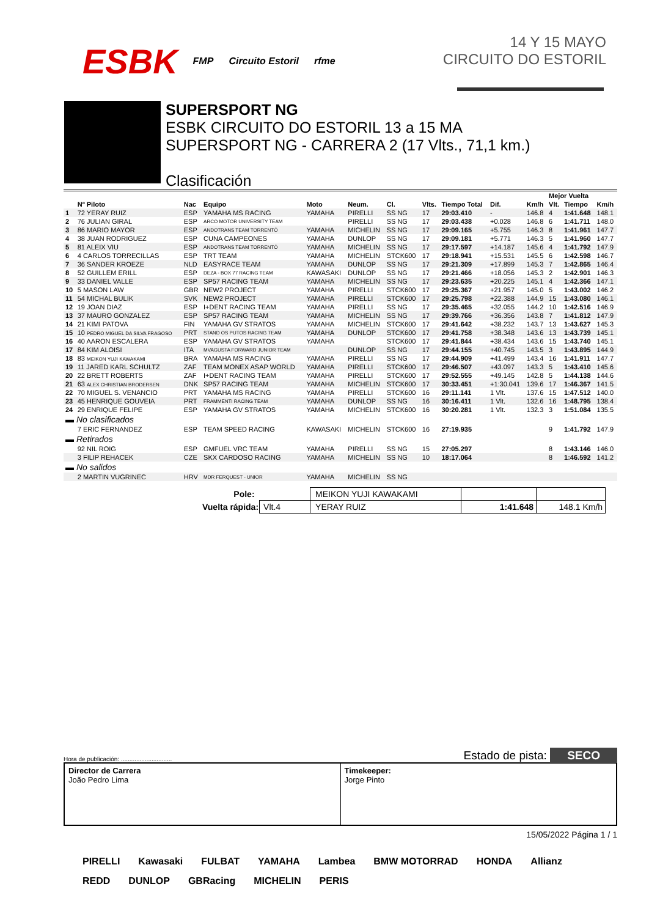ESBK FMP Circuito Estoril rfme
14 Y 15 MAYO
CIRCUITO DO ESTORIL
SUPERSPORT NG
ESBK CIRCUITO DO ESTORIL 13 a 15 MA
SUPERSPORT NG - CARRERA 2 (17 Vlts., 71,1 km.)
Clasificación
| | | | | | | | | | | | Mejor Vuelta | | |
| --- | --- | --- | --- | --- | --- | --- | --- | --- | --- | --- | --- | --- | --- |
| | Nº Piloto | Nac | Equipo | Moto | Neum. | Cl. | Vlts. | Tiempo Total | Dif. | Km/h | Vlt. | Tiempo | Km/h |
| 1 | 72 YERAY RUIZ | ESP | YAMAHA MS RACING | YAMAHA | PIRELLI | SS NG | 17 | 29:03.410 | - | 146.8 | 4 | 1:41.648 | 148.1 |
| 2 | 76 JULIAN GIRAL | ESP | ARCO MOTOR UNIVERSITY TEAM | | PIRELLI | SS NG | 17 | 29:03.438 | +0.028 | 146.8 | 6 | 1:41.711 | 148.0 |
| 3 | 86 MARIO MAYOR | ESP | ANDOTRANS TEAM TORRENTÓ | YAMAHA | MICHELIN | SS NG | 17 | 29:09.165 | +5.755 | 146.3 | 8 | 1:41.961 | 147.7 |
| 4 | 38 JUAN RODRIGUEZ | ESP | CUNA CAMPEONES | YAMAHA | DUNLOP | SS NG | 17 | 29:09.181 | +5.771 | 146.3 | 5 | 1:41.960 | 147.7 |
| 5 | 81 ALEIX VIU | ESP | ANDOTRANS TEAM TORRENTÓ | YAMAHA | MICHELIN | SS NG | 17 | 29:17.597 | +14.187 | 145.6 | 4 | 1:41.792 | 147.9 |
| 6 | 4 CARLOS TORRECILLAS | ESP | TRT TEAM | YAMAHA | MICHELIN | STCK600 | 17 | 29:18.941 | +15.531 | 145.5 | 6 | 1:42.598 | 146.7 |
| 7 | 36 SANDER KROEZE | NLD | EASYRACE TEAM | YAMAHA | DUNLOP | SS NG | 17 | 29:21.309 | +17.899 | 145.3 | 7 | 1:42.865 | 146.4 |
| 8 | 52 GUILLEM ERILL | ESP | DEZA - BOX 77 RACING TEAM | KAWASAKI | DUNLOP | SS NG | 17 | 29:21.466 | +18.056 | 145.3 | 2 | 1:42.901 | 146.3 |
| 9 | 33 DANIEL VALLE | ESP | SP57 RACING TEAM | YAMAHA | MICHELIN | SS NG | 17 | 29:23.635 | +20.225 | 145.1 | 4 | 1:42.366 | 147.1 |
| 10 | 5 MASON LAW | GBR | NEW2 PROJECT | YAMAHA | PIRELLI | STCK600 | 17 | 29:25.367 | +21.957 | 145.0 | 5 | 1:43.002 | 146.2 |
| 11 | 54 MICHAL BULIK | SVK | NEW2 PROJECT | YAMAHA | PIRELLI | STCK600 | 17 | 29:25.798 | +22.388 | 144.9 | 15 | 1:43.080 | 146.1 |
| 12 | 19 JOAN DIAZ | ESP | I+DENT RACING TEAM | YAMAHA | PIRELLI | SS NG | 17 | 29:35.465 | +32.055 | 144.2 | 10 | 1:42.516 | 146.9 |
| 13 | 37 MAURO GONZALEZ | ESP | SP57 RACING TEAM | YAMAHA | MICHELIN | SS NG | 17 | 29:39.766 | +36.356 | 143.8 | 7 | 1:41.812 | 147.9 |
| 14 | 21 KIMI PATOVA | FIN | YAMAHA GV STRATOS | YAMAHA | MICHELIN | STCK600 | 17 | 29:41.642 | +38.232 | 143.7 | 13 | 1:43.627 | 145.3 |
| 15 | 10 PEDRO MIGUEL DA SILVA FRAGOSO | PRT | STAND OS PUTOS RACING TEAM | YAMAHA | DUNLOP | STCK600 | 17 | 29:41.758 | +38.348 | 143.6 | 13 | 1:43.739 | 145.1 |
| 16 | 40 AARON ESCALERA | ESP | YAMAHA GV STRATOS | YAMAHA | | STCK600 | 17 | 29:41.844 | +38.434 | 143.6 | 15 | 1:43.740 | 145.1 |
| 17 | 84 KIM ALOISI | ITA | MVAGUSTA FORWARD JUNIOR TEAM | | DUNLOP | SS NG | 17 | 29:44.155 | +40.745 | 143.5 | 3 | 1:43.895 | 144.9 |
| 18 | 83 MEIKON YUJI KAWAKAMI | BRA | YAMAHA MS RACING | YAMAHA | PIRELLI | SS NG | 17 | 29:44.909 | +41.499 | 143.4 | 16 | 1:41.911 | 147.7 |
| 19 | 11 JARED KARL SCHULTZ | ZAF | TEAM MONEX ASAP WORLD | YAMAHA | PIRELLI | STCK600 | 17 | 29:46.507 | +43.097 | 143.3 | 5 | 1:43.410 | 145.6 |
| 20 | 22 BRETT ROBERTS | ZAF | I+DENT RACING TEAM | YAMAHA | PIRELLI | STCK600 | 17 | 29:52.555 | +49.145 | 142.8 | 5 | 1:44.138 | 144.6 |
| 21 | 63 ALEX CHRISTIAN BRODERSEN | DNK | SP57 RACING TEAM | YAMAHA | MICHELIN | STCK600 | 17 | 30:33.451 | +1:30.041 | 139.6 | 17 | 1:46.367 | 141.5 |
| 22 | 70 MIGUEL S. VENANCIO | PRT | YAMAHA MS RACING | YAMAHA | PIRELLI | STCK600 | 16 | 29:11.141 | 1 Vlt. | 137.6 | 15 | 1:47.512 | 140.0 |
| 23 | 45 HENRIQUE GOUVEIA | PRT | FRAMMENTI RACING TEAM | YAMAHA | DUNLOP | SS NG | 16 | 30:16.411 | 1 Vlt. | 132.6 | 16 | 1:48.795 | 138.4 |
| 24 | 29 ENRIQUE FELIPE | ESP | YAMAHA GV STRATOS | YAMAHA | MICHELIN | STCK600 | 16 | 30:20.281 | 1 Vlt. | 132.3 | 3 | 1:51.084 | 135.5 |
| ▬ No clasificados | | | | | | | | | | | | | |
| | 7 ERIC FERNANDEZ | ESP | TEAM SPEED RACING | KAWASAKI | MICHELIN | STCK600 | 16 | 27:19.935 | | | 9 | 1:41.792 | 147.9 |
| ▬ Retirados | | | | | | | | | | | | | |
| | 92 NIL ROIG | ESP | GMFUEL VRC TEAM | YAMAHA | PIRELLI | SS NG | 15 | 27:05.297 | | | 8 | 1:43.146 | 146.0 |
| | 3 FILIP REHACEK | CZE | SKX CARDOSO RACING | YAMAHA | MICHELIN | SS NG | 10 | 18:17.064 | | | 8 | 1:46.592 | 141.2 |
| ▬ No salidos | | | | | | | | | | | | | |
| | 2 MARTIN VUGRINEC | HRV | MDR FERQUEST - UNIOR | YAMAHA | MICHELIN | SS NG | | | | | | | |
| Pole: | | MEIKON YUJI KAWAKAMI | | |
| Vuelta rápida: | Vlt.4 | YERAY RUIZ | 1:41.648 | 148.1 Km/h |
Hora de publicación: .............................. Estado de pista: SECO
Director de Carrera
João Pedro Lima
Timekeeper:
Jorge Pinto
15/05/2022 Página 1 / 1
PIRELLI Kawasaki FULBAT YAMAHA Lambea BMW MOTORRAD HONDA Allianz REDD DUNLOP GBRacing MICHELIN PERIS